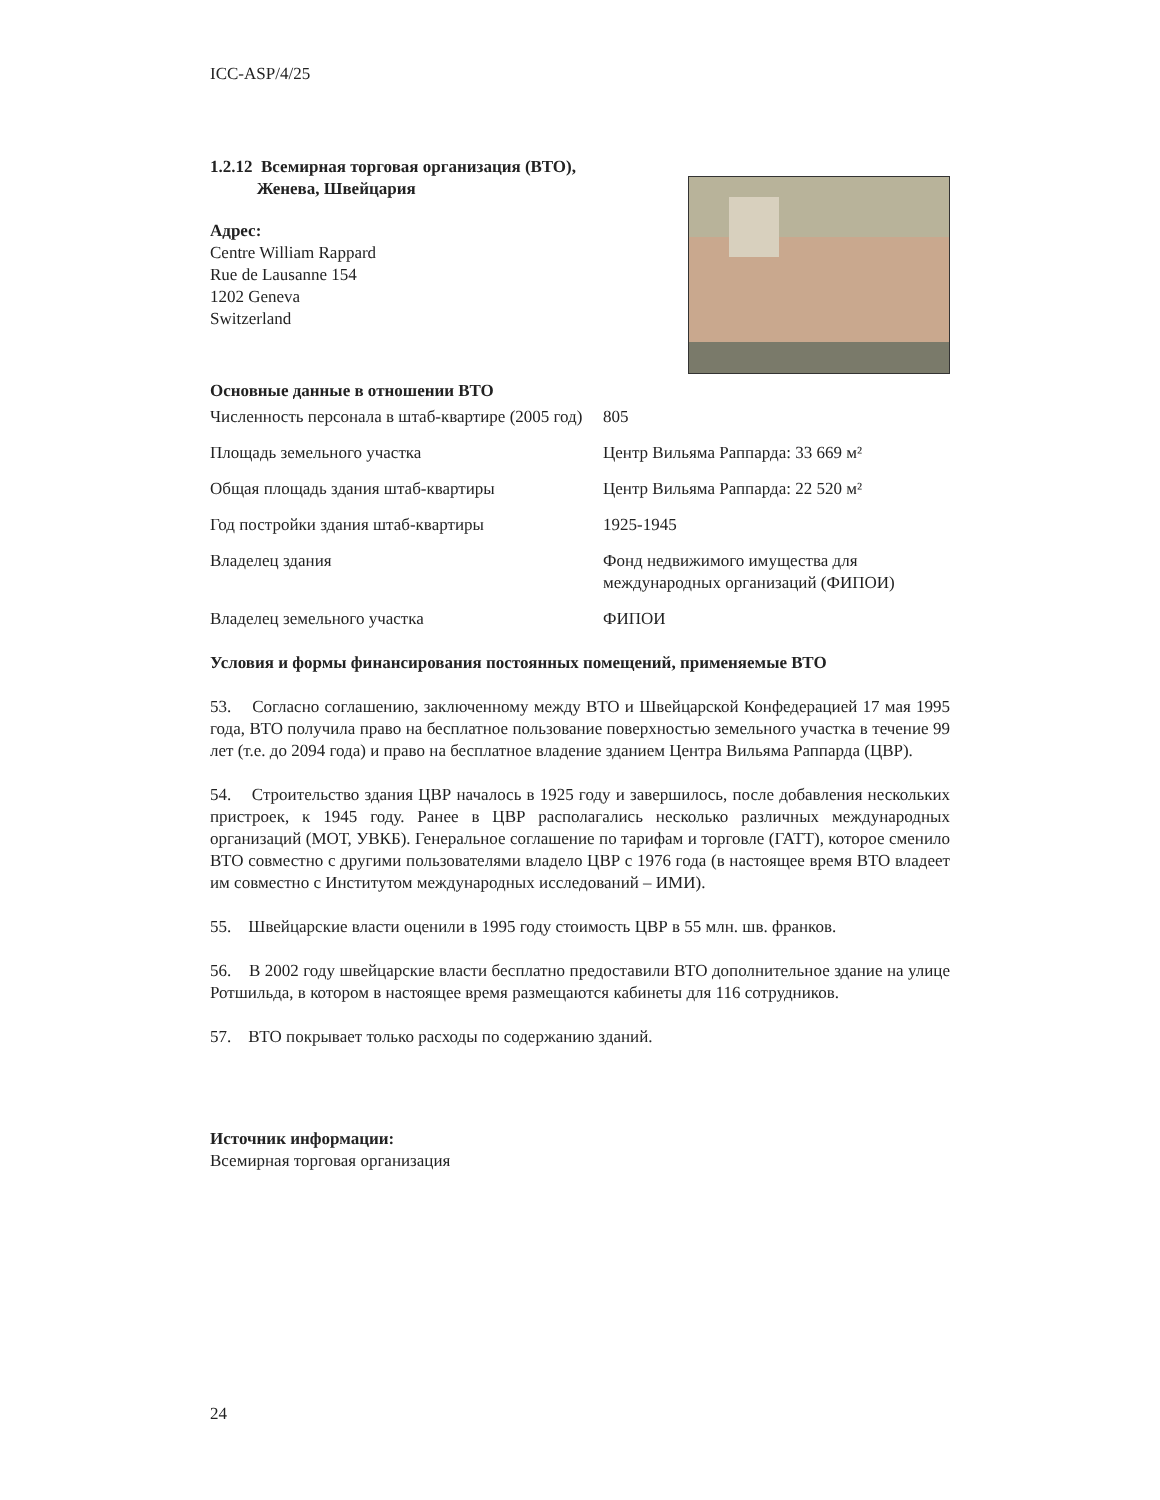ICC-ASP/4/25
1.2.12 Всемирная торговая организация (ВТО),
Женева, Швейцария
Адрес:
Centre William Rappard
Rue de Lausanne 154
1202 Geneva
Switzerland
Основные данные в отношении ВТО
| Численность персонала в штаб-квартире (2005 год) | 805 |
| Площадь земельного участка | Центр Вильяма Раппарда: 33 669 м² |
| Общая площадь здания штаб-квартиры | Центр Вильяма Раппарда: 22 520 м² |
| Год постройки здания штаб-квартиры | 1925-1945 |
| Владелец здания | Фонд недвижимого имущества для международных организаций (ФИПОИ) |
| Владелец земельного участка | ФИПОИ |
Условия и формы финансирования постоянных помещений, применяемые ВТО
53. Согласно соглашению, заключенному между ВТО и Швейцарской Конфедерацией 17 мая 1995 года, ВТО получила право на бесплатное пользование поверхностью земельного участка в течение 99 лет (т.е. до 2094 года) и право на бесплатное владение зданием Центра Вильяма Раппарда (ЦВР).
54. Строительство здания ЦВР началось в 1925 году и завершилось, после добавления нескольких пристроек, к 1945 году. Ранее в ЦВР располагались несколько различных международных организаций (МОТ, УВКБ). Генеральное соглашение по тарифам и торговле (ГАТТ), которое сменило ВТО совместно с другими пользователями владело ЦВР с 1976 года (в настоящее время ВТО владеет им совместно с Институтом международных исследований – ИМИ).
55. Швейцарские власти оценили в 1995 году стоимость ЦВР в 55 млн. шв. франков.
56. В 2002 году швейцарские власти бесплатно предоставили ВТО дополнительное здание на улице Ротшильда, в котором в настоящее время размещаются кабинеты для 116 сотрудников.
57. ВТО покрывает только расходы по содержанию зданий.
Источник информации:
Всемирная торговая организация
24